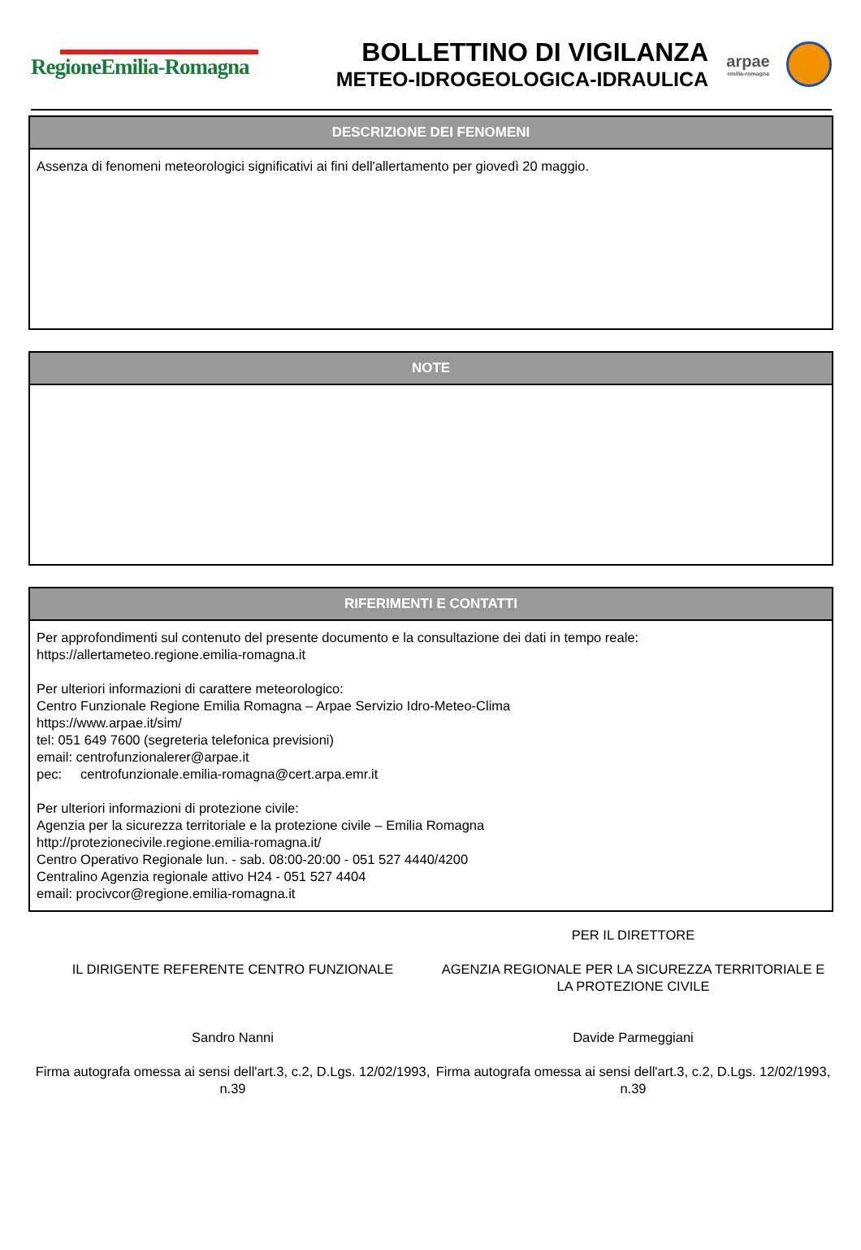RegioneEmilia-Romagna
BOLLETTINO DI VIGILANZA
METEO-IDROGEOLOGICA-IDRAULICA
arpae
emilia-romagna
DESCRIZIONE DEI FENOMENI
Assenza di fenomeni meteorologici significativi ai fini dell'allertamento per giovedì 20 maggio.
NOTE
RIFERIMENTI E CONTATTI
Per approfondimenti sul contenuto del presente documento e la consultazione dei dati in tempo reale:
https://allertameteo.regione.emilia-romagna.it
Per ulteriori informazioni di carattere meteorologico:
Centro Funzionale Regione Emilia Romagna – Arpae Servizio Idro-Meteo-Clima
https://www.arpae.it/sim/
tel: 051 649 7600 (segreteria telefonica previsioni)
email: centrofunzionalerer@arpae.it
pec: centrofunzionale.emilia-romagna@cert.arpa.emr.it
Per ulteriori informazioni di protezione civile:
Agenzia per la sicurezza territoriale e la protezione civile – Emilia Romagna
http://protezionecivile.regione.emilia-romagna.it/
Centro Operativo Regionale lun. - sab. 08:00-20:00 - 051 527 4440/4200
Centralino Agenzia regionale attivo H24 - 051 527 4404
email: procivcor@regione.emilia-romagna.it
IL DIRIGENTE REFERENTE CENTRO FUNZIONALE
Sandro Nanni
Firma autografa omessa ai sensi dell'art.3, c.2, D.Lgs. 12/02/1993, n.39
PER IL DIRETTORE
AGENZIA REGIONALE PER LA SICUREZZA TERRITORIALE E LA PROTEZIONE CIVILE
Davide Parmeggiani
Firma autografa omessa ai sensi dell'art.3, c.2, D.Lgs. 12/02/1993, n.39